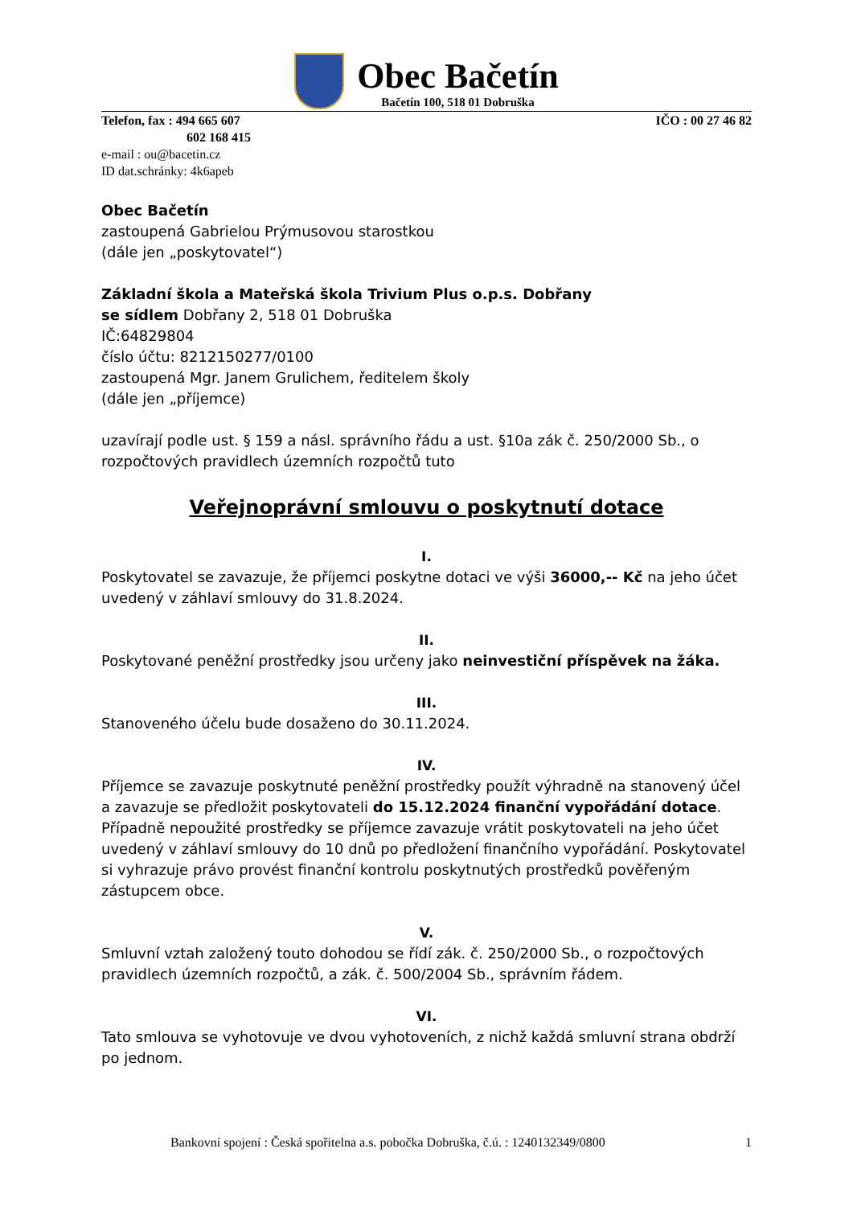Obec Bačetín
Bačetín 100, 518 01 Dobruška
Telefon, fax : 494 665 607 IČO : 00 27 46 82
602 168 415
e-mail : ou@bacetin.cz
ID dat.schránky: 4k6apeb
Obec Bačetín
zastoupená Gabrielou Prýmusovou starostkou
(dále jen „poskytovatel“)
Základní škola a Mateřská škola Trivium Plus o.p.s. Dobřany
se sídlem Dobřany 2, 518 01 Dobruška
IČ:64829804
číslo účtu: 8212150277/0100
zastoupená Mgr. Janem Grulichem, ředitelem školy
(dále jen „příjemce)
uzavírají podle ust. § 159 a násl. správního řádu a ust. §10a zák č. 250/2000 Sb., o rozpočtových pravidlech územních rozpočtů tuto
Veřejnoprávní smlouvu o poskytnutí dotace
I.
Poskytovatel se zavazuje, že příjemci poskytne dotaci ve výši 36000,-- Kč na jeho účet uvedený v záhlaví smlouvy do 31.8.2024.
II.
Poskytované peněžní prostředky jsou určeny jako neinvestiční příspěvek na žáka.
III.
Stanoveného účelu bude dosaženo do 30.11.2024.
IV.
Příjemce se zavazuje poskytnuté peněžní prostředky použít výhradně na stanovený účel a zavazuje se předložit poskytovateli do 15.12.2024 finanční vypořádání dotace. Případně nepoužité prostředky se příjemce zavazuje vrátit poskytovateli na jeho účet uvedený v záhlaví smlouvy do 10 dnů po předložení finančního vypořádání. Poskytovatel si vyhrazuje právo provést finanční kontrolu poskytnutých prostředků pověřeným zástupcem obce.
V.
Smluvní vztah založený touto dohodou se řídí zák. č. 250/2000 Sb., o rozpočtových pravidlech územních rozpočtů, a zák. č. 500/2004 Sb., správním řádem.
VI.
Tato smlouva se vyhotovuje ve dvou vyhotoveních, z nichž každá smluvní strana obdrží po jednom.
Bankovní spojení : Česká spořitelna a.s. pobočka Dobruška, č.ú. : 1240132349/0800 1